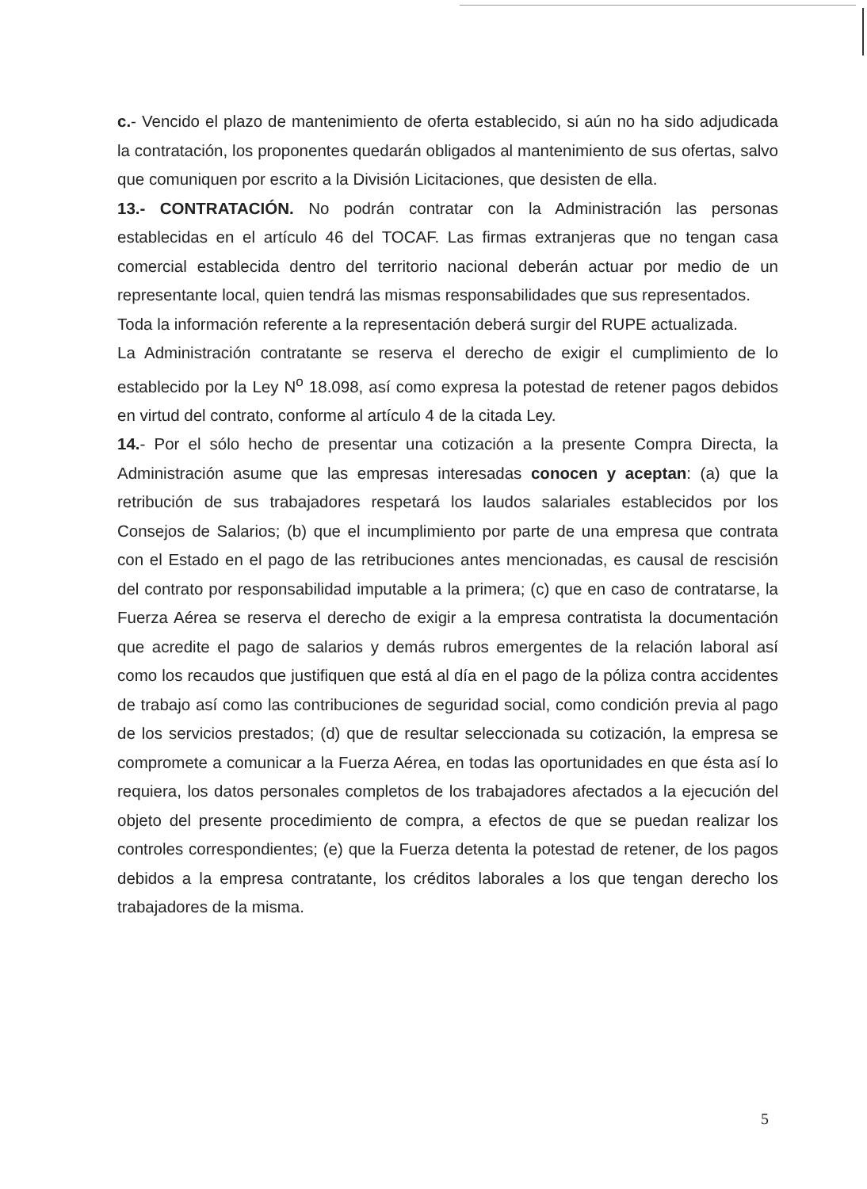c.- Vencido el plazo de mantenimiento de oferta establecido, si aún no ha sido adjudicada la contratación, los proponentes quedarán obligados al mantenimiento de sus ofertas, salvo que comuniquen por escrito a la División Licitaciones, que desisten de ella.
13.- CONTRATACIÓN. No podrán contratar con la Administración las personas establecidas en el artículo 46 del TOCAF. Las firmas extranjeras que no tengan casa comercial establecida dentro del territorio nacional deberán actuar por medio de un representante local, quien tendrá las mismas responsabilidades que sus representados.
Toda la información referente a la representación deberá surgir del RUPE actualizada.
La Administración contratante se reserva el derecho de exigir el cumplimiento de lo establecido por la Ley N<sup>o</sup> 18.098, así como expresa la potestad de retener pagos debidos en virtud del contrato, conforme al artículo 4 de la citada Ley.
14.- Por el sólo hecho de presentar una cotización a la presente Compra Directa, la Administración asume que las empresas interesadas conocen y aceptan: (a) que la retribución de sus trabajadores respetará los laudos salariales establecidos por los Consejos de Salarios; (b) que el incumplimiento por parte de una empresa que contrata con el Estado en el pago de las retribuciones antes mencionadas, es causal de rescisión del contrato por responsabilidad imputable a la primera; (c) que en caso de contratarse, la Fuerza Aérea se reserva el derecho de exigir a la empresa contratista la documentación que acredite el pago de salarios y demás rubros emergentes de la relación laboral así como los recaudos que justifiquen que está al día en el pago de la póliza contra accidentes de trabajo así como las contribuciones de seguridad social, como condición previa al pago de los servicios prestados; (d) que de resultar seleccionada su cotización, la empresa se compromete a comunicar a la Fuerza Aérea, en todas las oportunidades en que ésta así lo requiera, los datos personales completos de los trabajadores afectados a la ejecución del objeto del presente procedimiento de compra, a efectos de que se puedan realizar los controles correspondientes; (e) que la Fuerza detenta la potestad de retener, de los pagos debidos a la empresa contratante, los créditos laborales a los que tengan derecho los trabajadores de la misma.
5